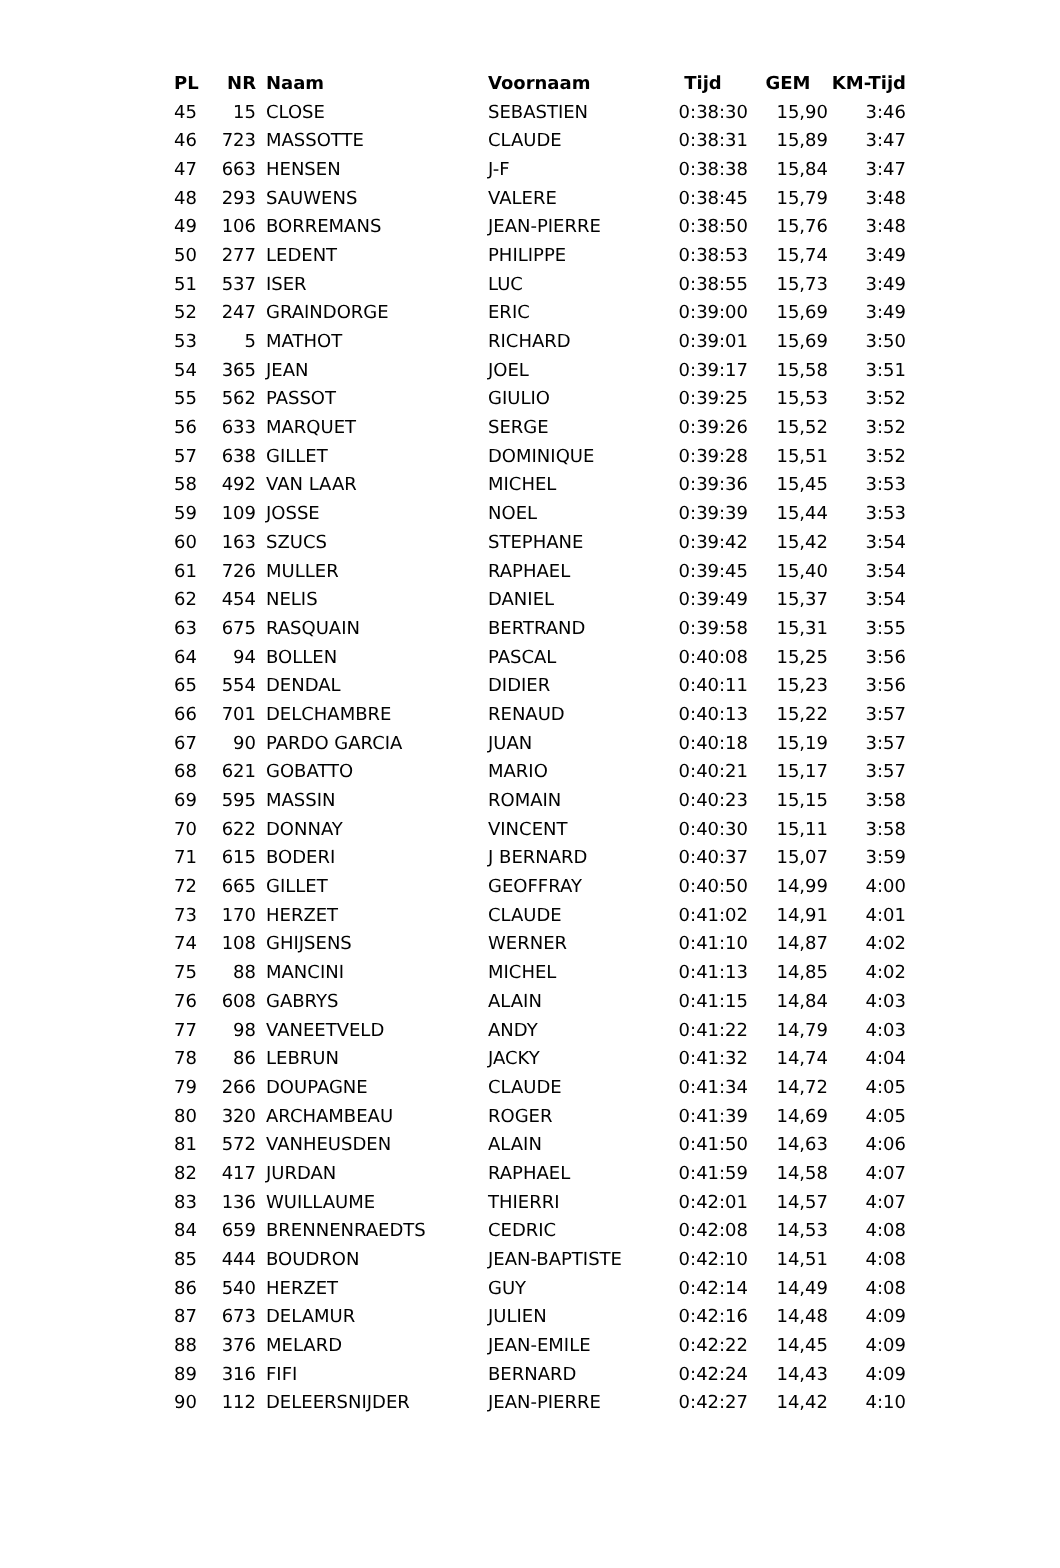| PL | NR | Naam | Voornaam | Tijd | GEM | KM-Tijd |
| --- | --- | --- | --- | --- | --- | --- |
| 45 | 15 | CLOSE | SEBASTIEN | 0:38:30 | 15,90 | 3:46 |
| 46 | 723 | MASSOTTE | CLAUDE | 0:38:31 | 15,89 | 3:47 |
| 47 | 663 | HENSEN | J-F | 0:38:38 | 15,84 | 3:47 |
| 48 | 293 | SAUWENS | VALERE | 0:38:45 | 15,79 | 3:48 |
| 49 | 106 | BORREMANS | JEAN-PIERRE | 0:38:50 | 15,76 | 3:48 |
| 50 | 277 | LEDENT | PHILIPPE | 0:38:53 | 15,74 | 3:49 |
| 51 | 537 | ISER | LUC | 0:38:55 | 15,73 | 3:49 |
| 52 | 247 | GRAINDORGE | ERIC | 0:39:00 | 15,69 | 3:49 |
| 53 | 5 | MATHOT | RICHARD | 0:39:01 | 15,69 | 3:50 |
| 54 | 365 | JEAN | JOEL | 0:39:17 | 15,58 | 3:51 |
| 55 | 562 | PASSOT | GIULIO | 0:39:25 | 15,53 | 3:52 |
| 56 | 633 | MARQUET | SERGE | 0:39:26 | 15,52 | 3:52 |
| 57 | 638 | GILLET | DOMINIQUE | 0:39:28 | 15,51 | 3:52 |
| 58 | 492 | VAN LAAR | MICHEL | 0:39:36 | 15,45 | 3:53 |
| 59 | 109 | JOSSE | NOEL | 0:39:39 | 15,44 | 3:53 |
| 60 | 163 | SZUCS | STEPHANE | 0:39:42 | 15,42 | 3:54 |
| 61 | 726 | MULLER | RAPHAEL | 0:39:45 | 15,40 | 3:54 |
| 62 | 454 | NELIS | DANIEL | 0:39:49 | 15,37 | 3:54 |
| 63 | 675 | RASQUAIN | BERTRAND | 0:39:58 | 15,31 | 3:55 |
| 64 | 94 | BOLLEN | PASCAL | 0:40:08 | 15,25 | 3:56 |
| 65 | 554 | DENDAL | DIDIER | 0:40:11 | 15,23 | 3:56 |
| 66 | 701 | DELCHAMBRE | RENAUD | 0:40:13 | 15,22 | 3:57 |
| 67 | 90 | PARDO GARCIA | JUAN | 0:40:18 | 15,19 | 3:57 |
| 68 | 621 | GOBATTO | MARIO | 0:40:21 | 15,17 | 3:57 |
| 69 | 595 | MASSIN | ROMAIN | 0:40:23 | 15,15 | 3:58 |
| 70 | 622 | DONNAY | VINCENT | 0:40:30 | 15,11 | 3:58 |
| 71 | 615 | BODERI | J BERNARD | 0:40:37 | 15,07 | 3:59 |
| 72 | 665 | GILLET | GEOFFRAY | 0:40:50 | 14,99 | 4:00 |
| 73 | 170 | HERZET | CLAUDE | 0:41:02 | 14,91 | 4:01 |
| 74 | 108 | GHIJSENS | WERNER | 0:41:10 | 14,87 | 4:02 |
| 75 | 88 | MANCINI | MICHEL | 0:41:13 | 14,85 | 4:02 |
| 76 | 608 | GABRYS | ALAIN | 0:41:15 | 14,84 | 4:03 |
| 77 | 98 | VANEETVELD | ANDY | 0:41:22 | 14,79 | 4:03 |
| 78 | 86 | LEBRUN | JACKY | 0:41:32 | 14,74 | 4:04 |
| 79 | 266 | DOUPAGNE | CLAUDE | 0:41:34 | 14,72 | 4:05 |
| 80 | 320 | ARCHAMBEAU | ROGER | 0:41:39 | 14,69 | 4:05 |
| 81 | 572 | VANHEUSDEN | ALAIN | 0:41:50 | 14,63 | 4:06 |
| 82 | 417 | JURDAN | RAPHAEL | 0:41:59 | 14,58 | 4:07 |
| 83 | 136 | WUILLAUME | THIERRI | 0:42:01 | 14,57 | 4:07 |
| 84 | 659 | BRENNENRAEDTS | CEDRIC | 0:42:08 | 14,53 | 4:08 |
| 85 | 444 | BOUDRON | JEAN-BAPTISTE | 0:42:10 | 14,51 | 4:08 |
| 86 | 540 | HERZET | GUY | 0:42:14 | 14,49 | 4:08 |
| 87 | 673 | DELAMUR | JULIEN | 0:42:16 | 14,48 | 4:09 |
| 88 | 376 | MELARD | JEAN-EMILE | 0:42:22 | 14,45 | 4:09 |
| 89 | 316 | FIFI | BERNARD | 0:42:24 | 14,43 | 4:09 |
| 90 | 112 | DELEERSNIJDER | JEAN-PIERRE | 0:42:27 | 14,42 | 4:10 |